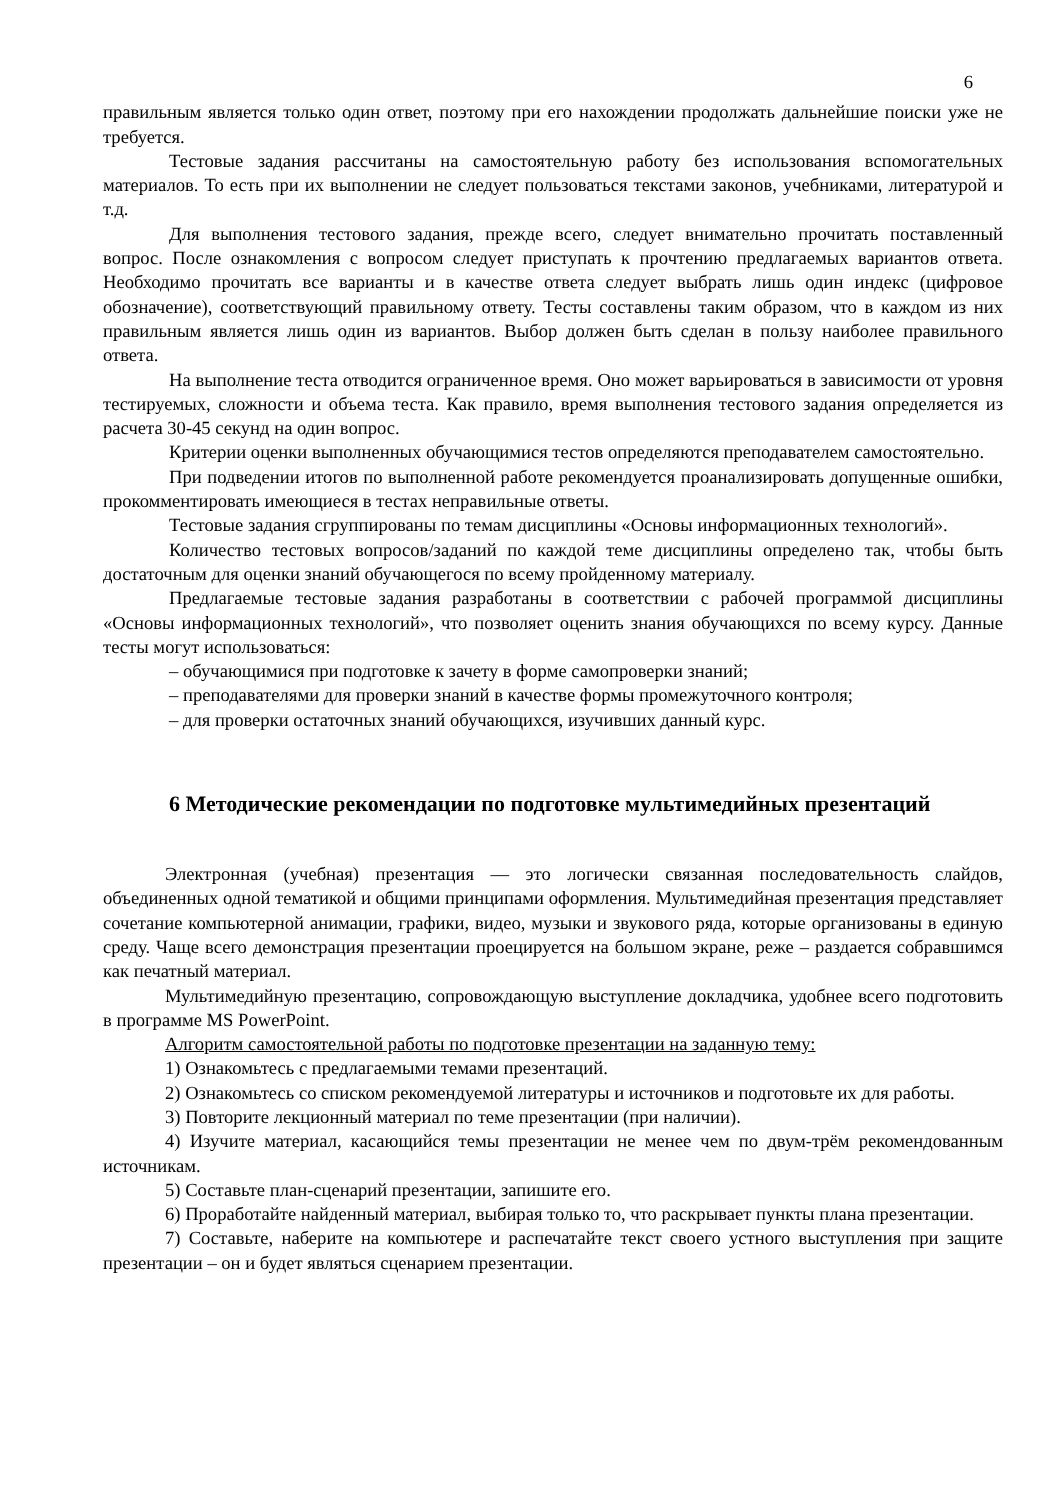6
правильным является только один ответ, поэтому при его нахождении продолжать дальнейшие поиски уже не требуется.
Тестовые задания рассчитаны на самостоятельную работу без использования вспомогательных материалов. То есть при их выполнении не следует пользоваться текстами законов, учебниками, литературой и т.д.
Для выполнения тестового задания, прежде всего, следует внимательно прочитать поставленный вопрос. После ознакомления с вопросом следует приступать к прочтению предлагаемых вариантов ответа. Необходимо прочитать все варианты и в качестве ответа следует выбрать лишь один индекс (цифровое обозначение), соответствующий правильному ответу. Тесты составлены таким образом, что в каждом из них правильным является лишь один из вариантов. Выбор должен быть сделан в пользу наиболее правильного ответа.
На выполнение теста отводится ограниченное время. Оно может варьироваться в зависимости от уровня тестируемых, сложности и объема теста. Как правило, время выполнения тестового задания определяется из расчета 30-45 секунд на один вопрос.
Критерии оценки выполненных обучающимися тестов определяются преподавателем самостоятельно.
При подведении итогов по выполненной работе рекомендуется проанализировать допущенные ошибки, прокомментировать имеющиеся в тестах неправильные ответы.
Тестовые задания сгруппированы по темам дисциплины «Основы информационных технологий».
Количество тестовых вопросов/заданий по каждой теме дисциплины определено так, чтобы быть достаточным для оценки знаний обучающегося по всему пройденному материалу.
Предлагаемые тестовые задания разработаны в соответствии с рабочей программой дисциплины «Основы информационных технологий», что позволяет оценить знания обучающихся по всему курсу. Данные тесты могут использоваться:
– обучающимися при подготовке к зачету в форме самопроверки знаний;
– преподавателями для проверки знаний в качестве формы промежуточного контроля;
– для проверки остаточных знаний обучающихся, изучивших данный курс.
6 Методические рекомендации по подготовке мультимедийных презентаций
Электронная (учебная) презентация — это логически связанная последовательность слайдов, объединенных одной тематикой и общими принципами оформления. Мультимедийная презентация представляет сочетание компьютерной анимации, графики, видео, музыки и звукового ряда, которые организованы в единую среду. Чаще всего демонстрация презентации проецируется на большом экране, реже – раздается собравшимся как печатный материал.
Мультимедийную презентацию, сопровождающую выступление докладчика, удобнее всего подготовить в программе MS PowerPoint.
Алгоритм самостоятельной работы по подготовке презентации на заданную тему:
1) Ознакомьтесь с предлагаемыми темами презентаций.
2) Ознакомьтесь со списком рекомендуемой литературы и источников и подготовьте их для работы.
3) Повторите лекционный материал по теме презентации (при наличии).
4) Изучите материал, касающийся темы презентации не менее чем по двум-трём рекомендованным источникам.
5) Составьте план-сценарий презентации, запишите его.
6) Проработайте найденный материал, выбирая только то, что раскрывает пункты плана презентации.
7) Составьте, наберите на компьютере и распечатайте текст своего устного выступления при защите презентации – он и будет являться сценарием презентации.